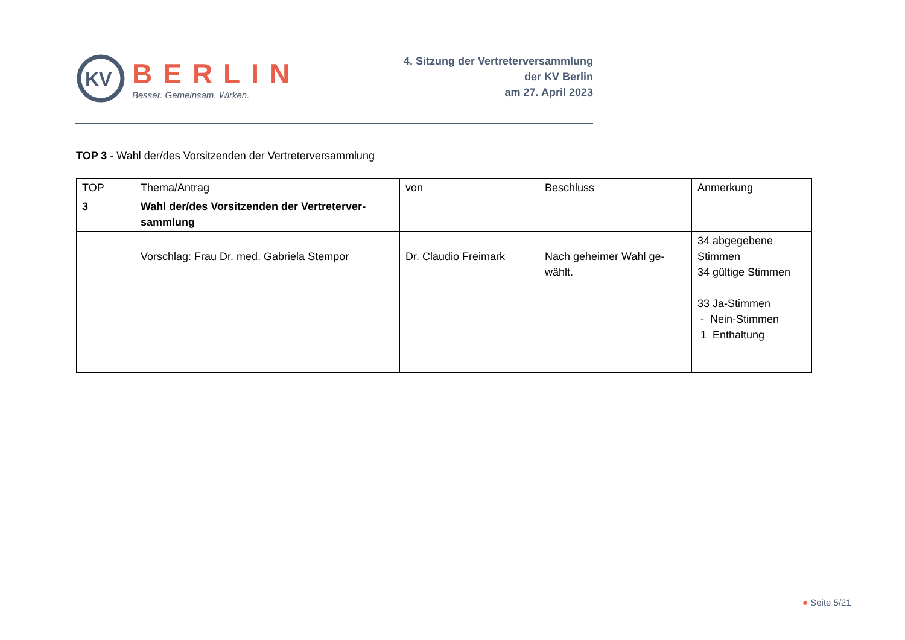KV
BERLIN
Besser. Gemeinsam. Wirken.
4. Sitzung der Vertreterversammlung
der KV Berlin
am 27. April 2023
TOP 3 - Wahl der/des Vorsitzenden der Vertreterversammlung
| TOP | Thema/Antrag | von | Beschluss | Anmerkung |
| --- | --- | --- | --- | --- |
| 3 | Wahl der/des Vorsitzenden der Vertreterver-sammlung | | | |
| | Vorschlag : Frau Dr. med. Gabriela Stempor | Dr. Claudio Freimark | Nach geheimer Wahl ge-wählt. | 34 abgegebene Stimmen 34 gültige Stimmen 33 Ja-Stimmen - Nein-Stimmen 1 Enthaltung |
● Seite 5/21